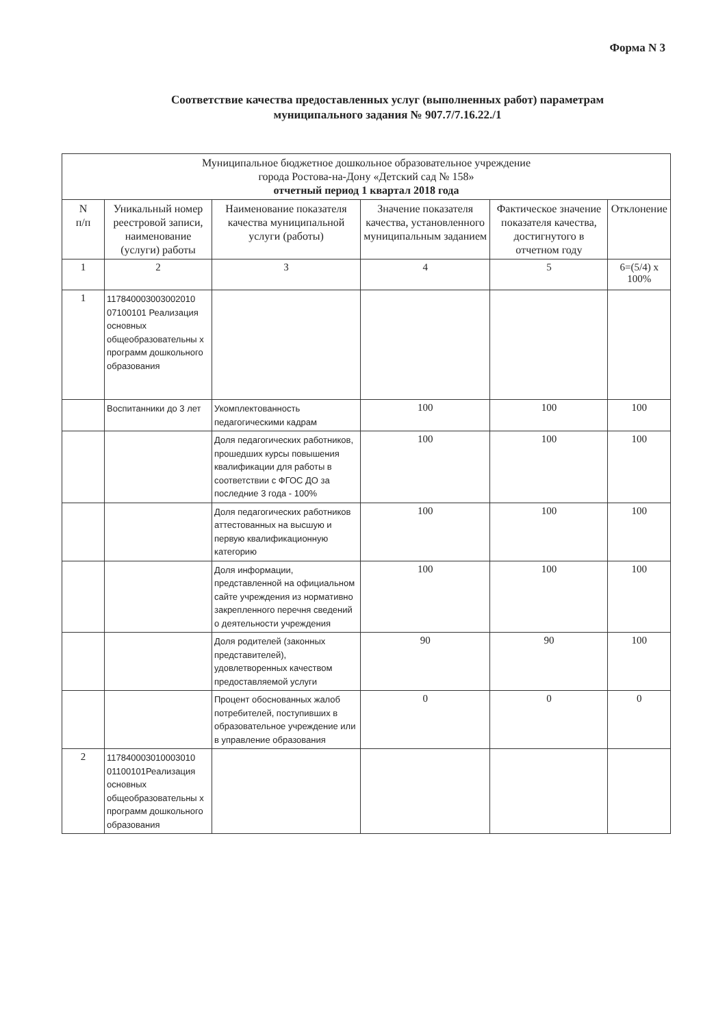Форма N 3
Соответствие качества предоставленных услуг (выполненных работ) параметрам
муниципального задания № 907.7/7.16.22./1
| Муниципальное бюджетное дошкольное образовательное учреждение города Ростова-на-Дону «Детский сад № 158» отчетный период 1 квартал 2018 года | | | | | |
| N п/п | Уникальный номер реестровой записи, наименование (услуги) работы | Наименование показателя качества муниципальной услуги (работы) | Значение показателя качества, установленного муниципальным заданием | Фактическое значение показателя качества, достигнутого в отчетном году | Отклонение |
| 1 | 2 | 3 | 4 | 5 | 6=(5/4) х 100% |
| 1 | 117840003003002010 07100101 Реализация основных общеобразовательны х программ дошкольного образования | | | | |
| | Воспитанники до 3 лет | Укомплектованность педагогическими кадрам | 100 | 100 | 100 |
| | | Доля педагогических работников, прошедших курсы повышения квалификации для работы в соответствии с ФГОС ДО за последние 3 года - 100% | 100 | 100 | 100 |
| | | Доля педагогических работников аттестованных на высшую и первую квалификационную категорию | 100 | 100 | 100 |
| | | Доля информации, представленной на официальном сайте учреждения из нормативно закрепленного перечня сведений о деятельности учреждения | 100 | 100 | 100 |
| | | Доля родителей (законных представителей), удовлетворенных качеством предоставляемой услуги | 90 | 90 | 100 |
| | | Процент обоснованных жалоб потребителей, поступивших в образовательное учреждение или в управление образования | 0 | 0 | 0 |
| 2 | 117840003010003010 01100101Реализация основных общеобразовательны х программ дошкольного образования | | | | |